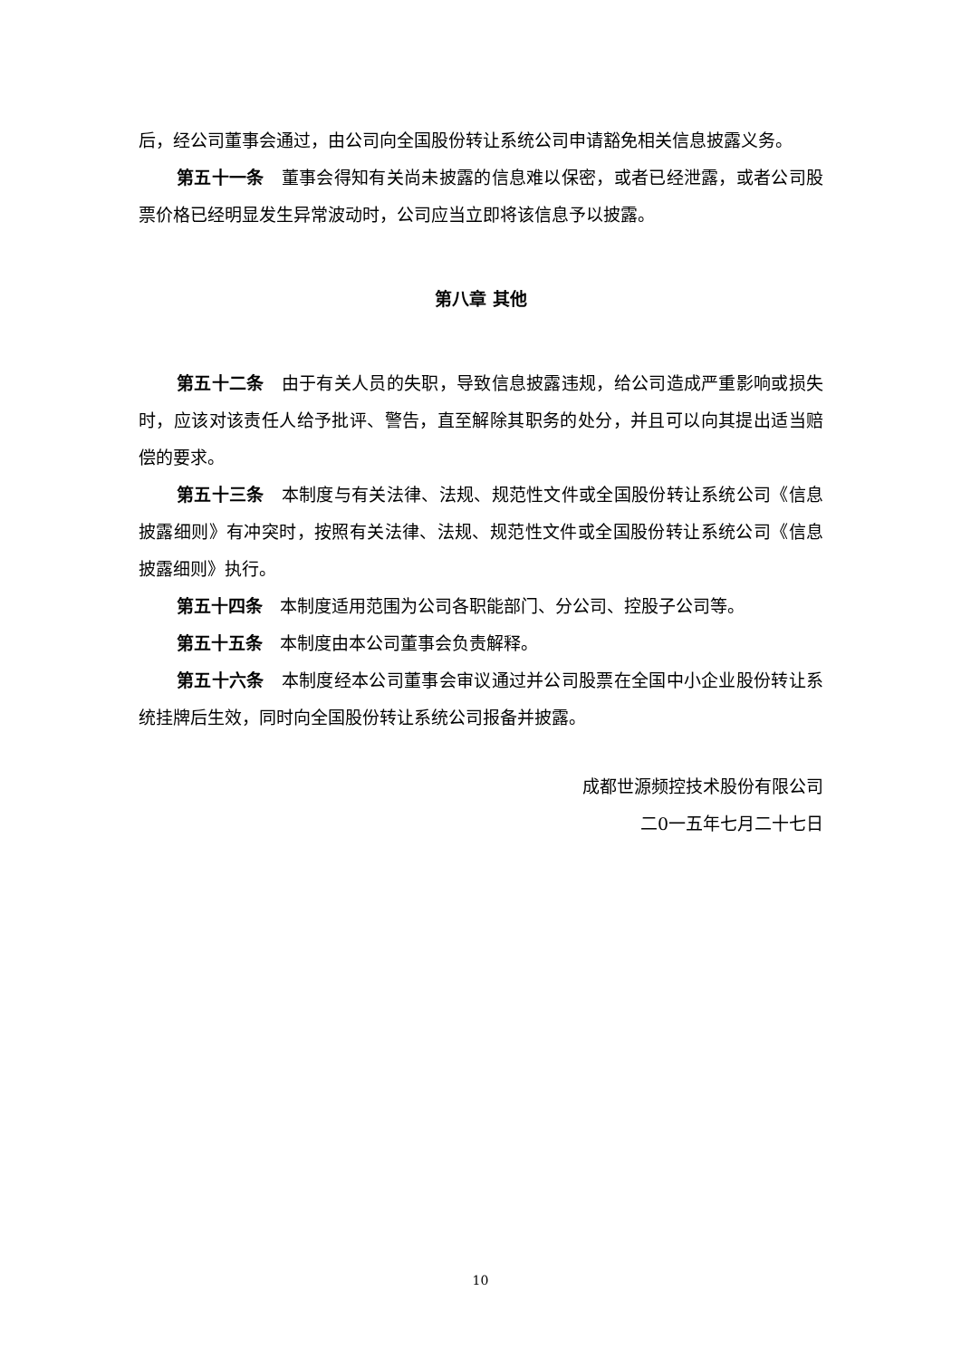后，经公司董事会通过，由公司向全国股份转让系统公司申请豁免相关信息披露义务。
第五十一条　董事会得知有关尚未披露的信息难以保密，或者已经泄露，或者公司股票价格已经明显发生异常波动时，公司应当立即将该信息予以披露。
第八章 其他
第五十二条　由于有关人员的失职，导致信息披露违规，给公司造成严重影响或损失时，应该对该责任人给予批评、警告，直至解除其职务的处分，并且可以向其提出适当赔偿的要求。
第五十三条　本制度与有关法律、法规、规范性文件或全国股份转让系统公司《信息披露细则》有冲突时，按照有关法律、法规、规范性文件或全国股份转让系统公司《信息披露细则》执行。
第五十四条　本制度适用范围为公司各职能部门、分公司、控股子公司等。
第五十五条　本制度由本公司董事会负责解释。
第五十六条　本制度经本公司董事会审议通过并公司股票在全国中小企业股份转让系统挂牌后生效，同时向全国股份转让系统公司报备并披露。
成都世源频控技术股份有限公司
二0一五年七月二十七日
10